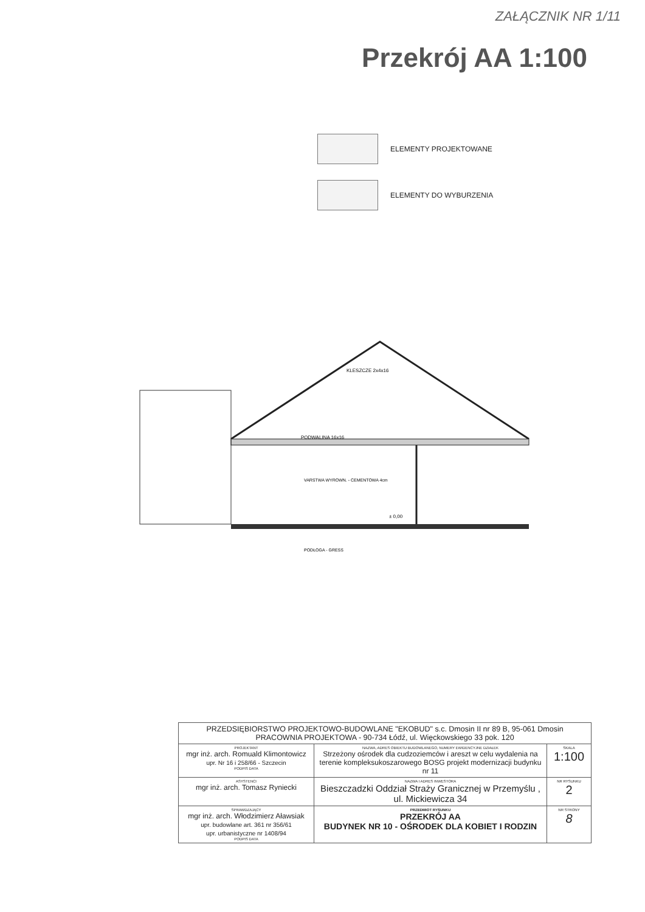ZAŁĄCZNIK NR 1/11
Przekrój AA 1:100
ELEMENTY PROJEKTOWANE
ELEMENTY DO WYBURZENIA
PODWALINA 16x16
KLESZCZE 2x4x16
VARSTWA WYROWN. - CEMENTOWA 4cm
PODŁOGA - GRESS
± 0,00
| PRZEDSIĘBIORSTWO PROJEKTOWO-BUDOWLANE "EKOBUD" s.c. Dmosin II nr 89 B, 95-061 Dmosin PRACOWNIA PROJEKTOWA - 90-734 Łódź, ul. Więckowskiego 33 pok. 120 | | |
| PROJEKTANT mgr inż. arch. Romuald Klimontowicz upr. Nr 16 i 258/66 - Szczecin PODPIS DATA | NAZWA, ADRES OBIEKTU BUDOWLANEGO, NUMERY EWIDENCYJNE DZIAŁEK Strzeżony ośrodek dla cudzoziemców i areszt w celu wydalenia na terenie kompleksukoszarowego BOSG projekt modernizacji budynku nr 11 | SKALA 1:100 |
| ASYSTENCI mgr inż. arch. Tomasz Ryniecki | NAZWA I ADRES INWESTORA Bieszczadzki Oddział Straży Granicznej w Przemyślu , ul. Mickiewicza 34 | NR RYSUNKU 2 |
| SPRAWDZAJĄCY mgr inż. arch. Włodzimierz Aławsiak upr. budowlane art. 361 nr 356/61 upr. urbanistyczne nr 1408/94 PODPIS DATA | PRZEDMIOT RYSUNKU PRZEKRÓJ AA BUDYNEK NR 10 - OŚRODEK DLA KOBIET I RODZIN | NR STRONY 8 |